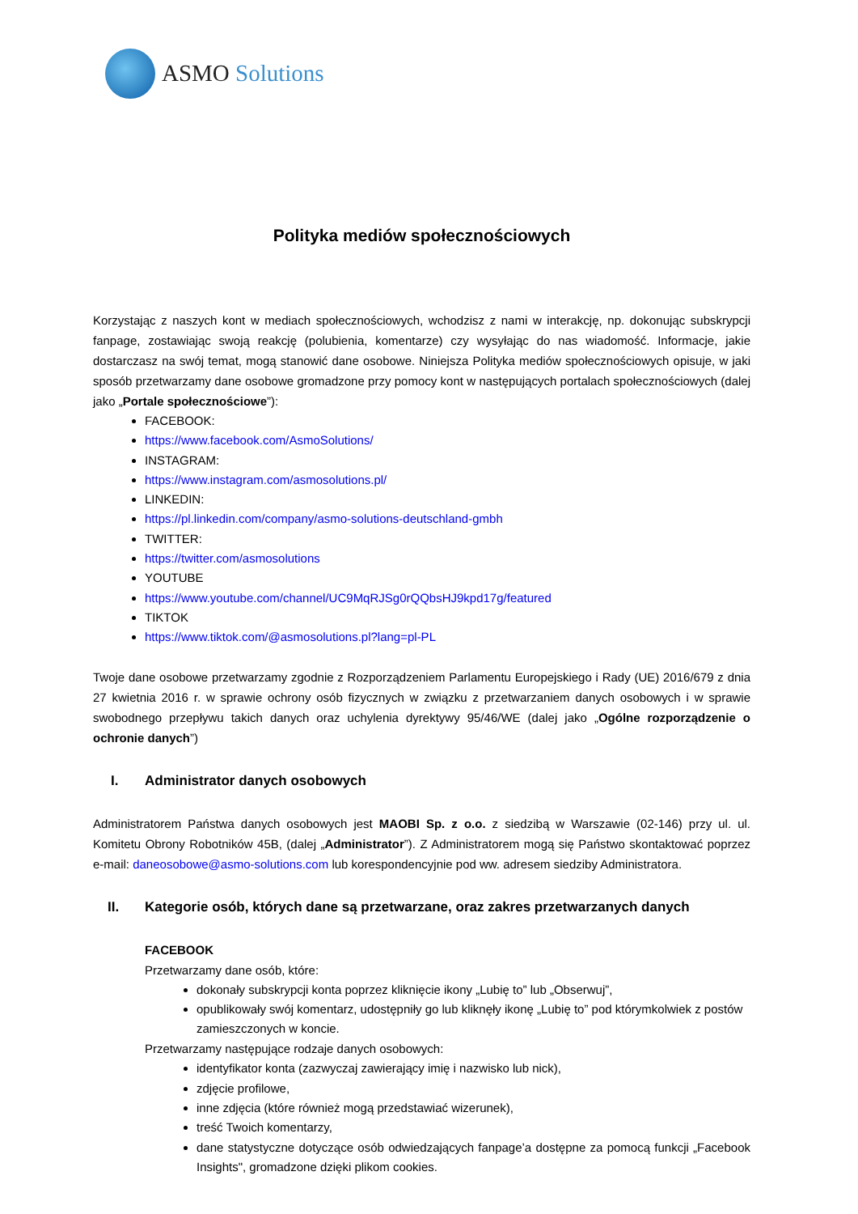ASMO Solutions
Polityka mediów społecznościowych
Korzystając z naszych kont w mediach społecznościowych, wchodzisz z nami w interakcję, np. dokonując subskrypcji fanpage, zostawiając swoją reakcję (polubienia, komentarze) czy wysyłając do nas wiadomość. Informacje, jakie dostarczasz na swój temat, mogą stanowić dane osobowe. Niniejsza Polityka mediów społecznościowych opisuje, w jaki sposób przetwarzamy dane osobowe gromadzone przy pomocy kont w następujących portalach społecznościowych (dalej jako „Portale społecznościowe”):
FACEBOOK:
https://www.facebook.com/AsmoSolutions/
INSTAGRAM:
https://www.instagram.com/asmosolutions.pl/
LINKEDIN:
https://pl.linkedin.com/company/asmo-solutions-deutschland-gmbh
TWITTER:
https://twitter.com/asmosolutions
YOUTUBE
https://www.youtube.com/channel/UC9MqRJSg0rQQbsHJ9kpd17g/featured
TIKTOK
https://www.tiktok.com/@asmosolutions.pl?lang=pl-PL
Twoje dane osobowe przetwarzamy zgodnie z Rozporządzeniem Parlamentu Europejskiego i Rady (UE) 2016/679 z dnia 27 kwietnia 2016 r. w sprawie ochrony osób fizycznych w związku z przetwarzaniem danych osobowych i w sprawie swobodnego przepływu takich danych oraz uchylenia dyrektywy 95/46/WE (dalej jako „Ogólne rozporządzenie o ochronie danych”)
I. Administrator danych osobowych
Administratorem Państwa danych osobowych jest MAOBI Sp. z o.o. z siedzibą w Warszawie (02-146) przy ul. ul. Komitetu Obrony Robotników 45B, (dalej „Administrator”). Z Administratorem mogą się Państwo skontaktować poprzez e-mail: daneosobowe@asmo-solutions.com lub korespondencyjnie pod ww. adresem siedziby Administratora.
II. Kategorie osób, których dane są przetwarzane, oraz zakres przetwarzanych danych
FACEBOOK
Przetwarzamy dane osób, które:
dokonały subskrypcji konta poprzez kliknięcie ikony „Lubię to” lub „Obserwuj”,
opublikowały swój komentarz, udostępniły go lub kliknęły ikonę „Lubię to” pod którymkolwiek z postów zamieszczonych w koncie.
Przetwarzamy następujące rodzaje danych osobowych:
identyfikator konta (zazwyczaj zawierający imię i nazwisko lub nick),
zdjęcie profilowe,
inne zdjęcia (które również mogą przedstawiać wizerunek),
treść Twoich komentarzy,
dane statystyczne dotyczące osób odwiedzających fanpage’a dostępne za pomocą funkcji „Facebook Insights", gromadzone dzięki plikom cookies.